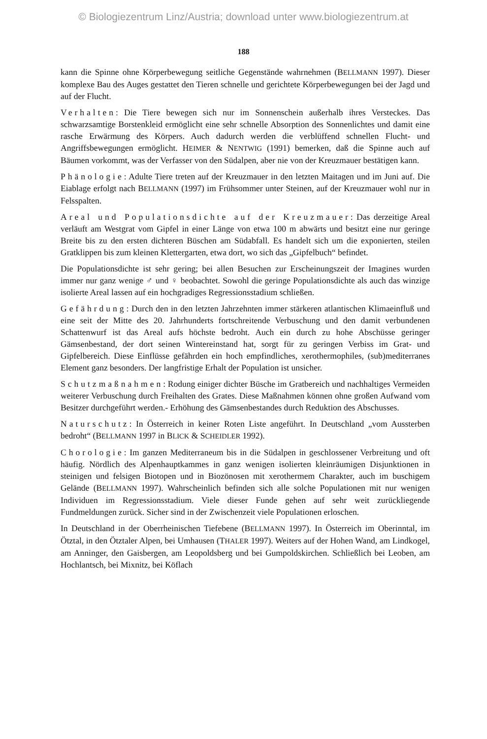© Biologiezentrum Linz/Austria; download unter www.biologiezentrum.at
188
kann die Spinne ohne Körperbewegung seitliche Gegenstände wahrnehmen (BELLMANN 1997). Dieser komplexe Bau des Auges gestattet den Tieren schnelle und gerichtete Körperbewegungen bei der Jagd und auf der Flucht.
Verhalten: Die Tiere bewegen sich nur im Sonnenschein außerhalb ihres Versteckes. Das schwarzsamtige Borstenkleid ermöglicht eine sehr schnelle Absorption des Sonnenlichtes und damit eine rasche Erwärmung des Körpers. Auch dadurch werden die verblüffend schnellen Flucht- und Angriffsbewegungen ermöglicht. HEIMER & NENTWIG (1991) bemerken, daß die Spinne auch auf Bäumen vorkommt, was der Verfasser von den Südalpen, aber nie von der Kreuzmauer bestätigen kann.
Phänologie: Adulte Tiere treten auf der Kreuzmauer in den letzten Maitagen und im Juni auf. Die Eiablage erfolgt nach BELLMANN (1997) im Frühsommer unter Steinen, auf der Kreuzmauer wohl nur in Felsspalten.
Areal und Populationsdichte auf der Kreuzmauer: Das derzeitige Areal verläuft am Westgrat vom Gipfel in einer Länge von etwa 100 m abwärts und besitzt eine nur geringe Breite bis zu den ersten dichteren Büschen am Südabfall. Es handelt sich um die exponierten, steilen Gratklippen bis zum kleinen Klettergarten, etwa dort, wo sich das „Gipfelbuch“ befindet.
Die Populationsdichte ist sehr gering; bei allen Besuchen zur Erscheinungszeit der Imagines wurden immer nur ganz wenige ♂ und ♀ beobachtet. Sowohl die geringe Populationsdichte als auch das winzige isolierte Areal lassen auf ein hochgradiges Regressionsstadium schließen.
Gefährdung: Durch den in den letzten Jahrzehnten immer stärkeren atlantischen Klimaeinfluß und eine seit der Mitte des 20. Jahrhunderts fortschreitende Verbuschung und den damit verbundenen Schattenwurf ist das Areal aufs höchste bedroht. Auch ein durch zu hohe Abschüsse geringer Gämsenbestand, der dort seinen Wintereinstand hat, sorgt für zu geringen Verbiss im Grat- und Gipfelbereich. Diese Einflüsse gefährden ein hoch empfindliches, xerothermophiles, (sub)mediterranes Element ganz besonders. Der langfristige Erhalt der Population ist unsicher.
Schutzmaßnahmen: Rodung einiger dichter Büsche im Gratbereich und nachhaltiges Vermeiden weiterer Verbuschung durch Freihalten des Grates. Diese Maßnahmen können ohne großen Aufwand vom Besitzer durchgeführt werden.- Erhöhung des Gämsenbestandes durch Reduktion des Abschusses.
Naturschutz: In Österreich in keiner Roten Liste angeführt. In Deutschland „vom Aussterben bedroht“ (BELLMANN 1997 in BLICK & SCHEIDLER 1992).
Chorologie: Im ganzen Mediterraneum bis in die Südalpen in geschlossener Verbreitung und oft häufig. Nördlich des Alpenhauptkammes in ganz wenigen isolierten kleinräumigen Disjunktionen in steinigen und felsigen Biotopen und in Biozönosen mit xerothermem Charakter, auch im buschigem Gelände (BELLMANN 1997). Wahrscheinlich befinden sich alle solche Populationen mit nur wenigen Individuen im Regressionsstadium. Viele dieser Funde gehen auf sehr weit zurückliegende Fundmeldungen zurück. Sicher sind in der Zwischenzeit viele Populationen erloschen.
In Deutschland in der Oberrheinischen Tiefebene (BELLMANN 1997). In Österreich im Oberinntal, im Ötztal, in den Ötztaler Alpen, bei Umhausen (THALER 1997). Weiters auf der Hohen Wand, am Lindkogel, am Anninger, den Gaisbergen, am Leopoldsberg und bei Gumpoldskirchen. Schließlich bei Leoben, am Hochlantsch, bei Mixnitz, bei Köflach